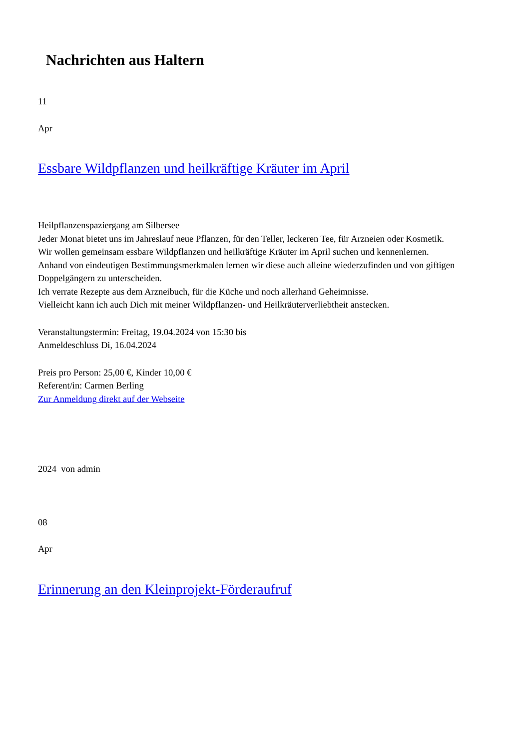Nachrichten aus Haltern
11
Apr
Essbare Wildpflanzen und heilkräftige Kräuter im April
Heilpflanzenspaziergang am Silbersee
Jeder Monat bietet uns im Jahreslauf neue Pflanzen, für den Teller, leckeren Tee, für Arzneien oder Kosmetik.
Wir wollen gemeinsam essbare Wildpflanzen und heilkräftige Kräuter im April suchen und kennenlernen.
Anhand von eindeutigen Bestimmungsmerkmalen lernen wir diese auch alleine wiederzufinden und von giftigen Doppelgängern zu unterscheiden.
Ich verrate Rezepte aus dem Arzneibuch, für die Küche und noch allerhand Geheimnisse.
Vielleicht kann ich auch Dich mit meiner Wildpflanzen- und Heilkräuterverliebtheit anstecken.
Veranstaltungstermin: Freitag, 19.04.2024 von 15:30 bis
Anmeldeschluss Di, 16.04.2024
Preis pro Person: 25,00 €, Kinder 10,00 €
Referent/in: Carmen Berling
Zur Anmeldung direkt auf der Webseite
2024 von admin
08
Apr
Erinnerung an den Kleinprojekt-Förderaufruf